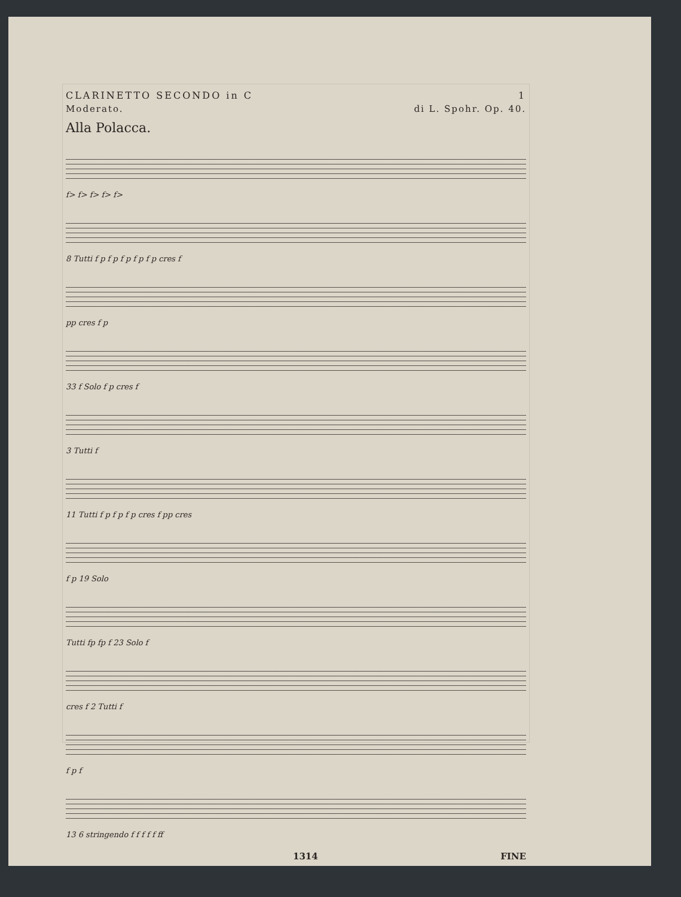CLARINETTO SECONDO in C 1
Moderato. di L. Spohr. Op. 40.
Alla Polacca.
f> f> f> f> f>
8 Tutti f p f p f p f p f p cres f
pp cres f p
33 f Solo f p cres f
3 Tutti f
11 Tutti f p f p f p cres f pp cres
f p 19 Solo
Tutti fp fp f 23 Solo f
cres f 2 Tutti f
f p f
13 6 stringendo f f f f f ff
1314 FINE